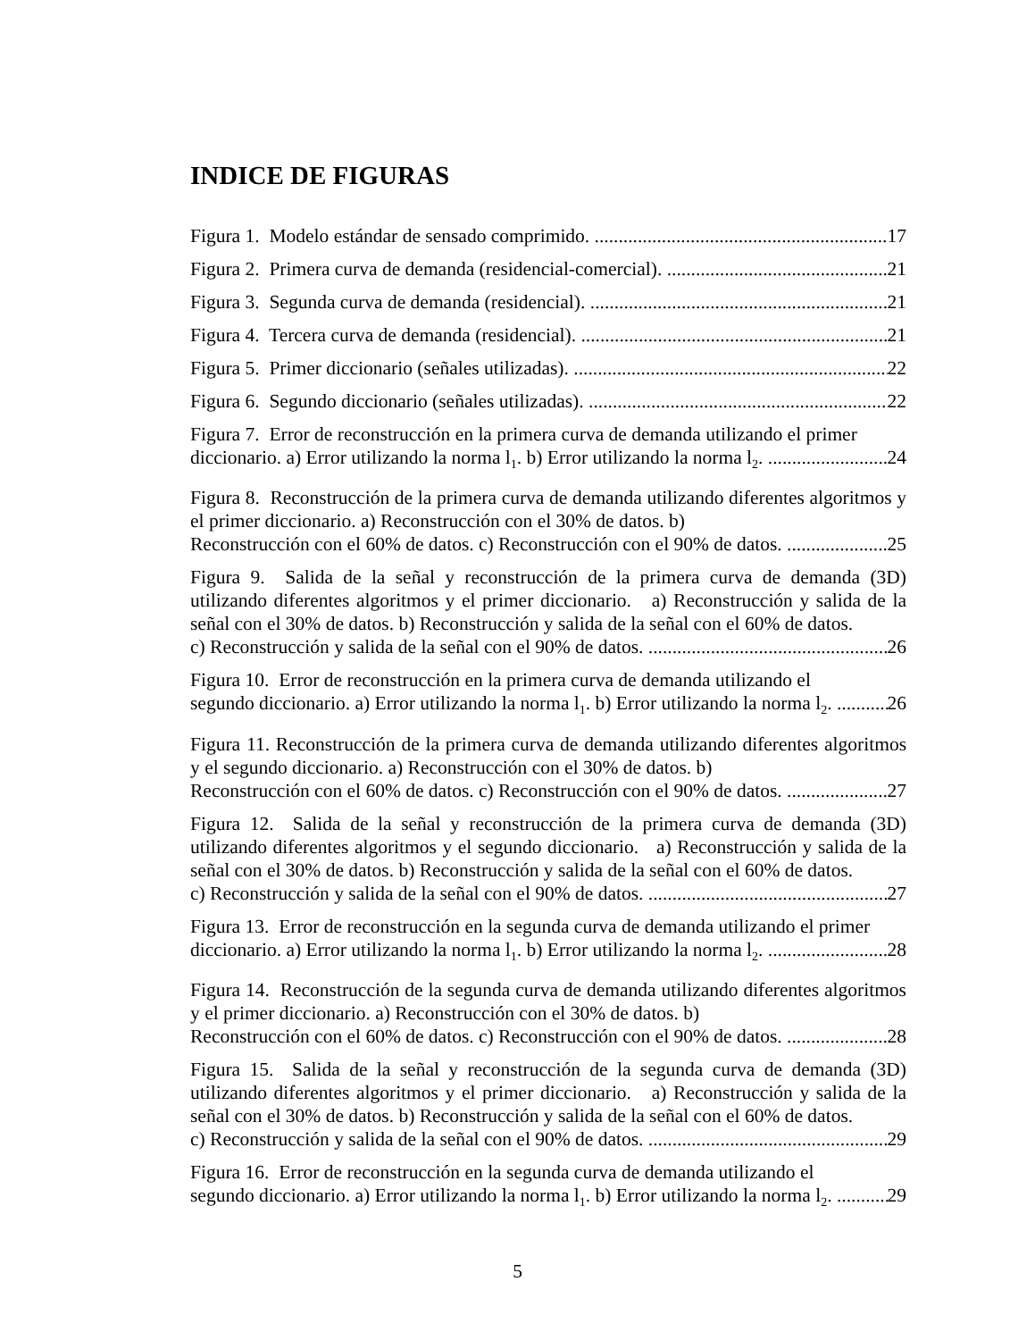INDICE DE FIGURAS
Figura 1. Modelo estándar de sensado comprimido. 17
Figura 2. Primera curva de demanda (residencial-comercial). 21
Figura 3. Segunda curva de demanda (residencial). 21
Figura 4. Tercera curva de demanda (residencial). 21
Figura 5. Primer diccionario (señales utilizadas). 22
Figura 6. Segundo diccionario (señales utilizadas). 22
Figura 7. Error de reconstrucción en la primera curva de demanda utilizando el primer
diccionario. a) Error utilizando la norma l<sub>1</sub>. b) Error utilizando la norma l<sub>2</sub>. 24
Figura 8. Reconstrucción de la primera curva de demanda utilizando diferentes algoritmos y el primer diccionario. a) Reconstrucción con el 30% de datos. b)
Reconstrucción con el 60% de datos. c) Reconstrucción con el 90% de datos. 25
Figura 9. Salida de la señal y reconstrucción de la primera curva de demanda (3D) utilizando diferentes algoritmos y el primer diccionario. a) Reconstrucción y salida de la señal con el 30% de datos. b) Reconstrucción y salida de la señal con el 60% de datos.
c) Reconstrucción y salida de la señal con el 90% de datos. 26
Figura 10. Error de reconstrucción en la primera curva de demanda utilizando el
segundo diccionario. a) Error utilizando la norma l<sub>1</sub>. b) Error utilizando la norma l<sub>2</sub>. 26
Figura 11. Reconstrucción de la primera curva de demanda utilizando diferentes algoritmos y el segundo diccionario. a) Reconstrucción con el 30% de datos. b)
Reconstrucción con el 60% de datos. c) Reconstrucción con el 90% de datos. 27
Figura 12. Salida de la señal y reconstrucción de la primera curva de demanda (3D) utilizando diferentes algoritmos y el segundo diccionario. a) Reconstrucción y salida de la señal con el 30% de datos. b) Reconstrucción y salida de la señal con el 60% de datos.
c) Reconstrucción y salida de la señal con el 90% de datos. 27
Figura 13. Error de reconstrucción en la segunda curva de demanda utilizando el primer
diccionario. a) Error utilizando la norma l<sub>1</sub>. b) Error utilizando la norma l<sub>2</sub>. 28
Figura 14. Reconstrucción de la segunda curva de demanda utilizando diferentes algoritmos y el primer diccionario. a) Reconstrucción con el 30% de datos. b)
Reconstrucción con el 60% de datos. c) Reconstrucción con el 90% de datos. 28
Figura 15. Salida de la señal y reconstrucción de la segunda curva de demanda (3D) utilizando diferentes algoritmos y el primer diccionario. a) Reconstrucción y salida de la señal con el 30% de datos. b) Reconstrucción y salida de la señal con el 60% de datos.
c) Reconstrucción y salida de la señal con el 90% de datos. 29
Figura 16. Error de reconstrucción en la segunda curva de demanda utilizando el
segundo diccionario. a) Error utilizando la norma l<sub>1</sub>. b) Error utilizando la norma l<sub>2</sub>. 29
5